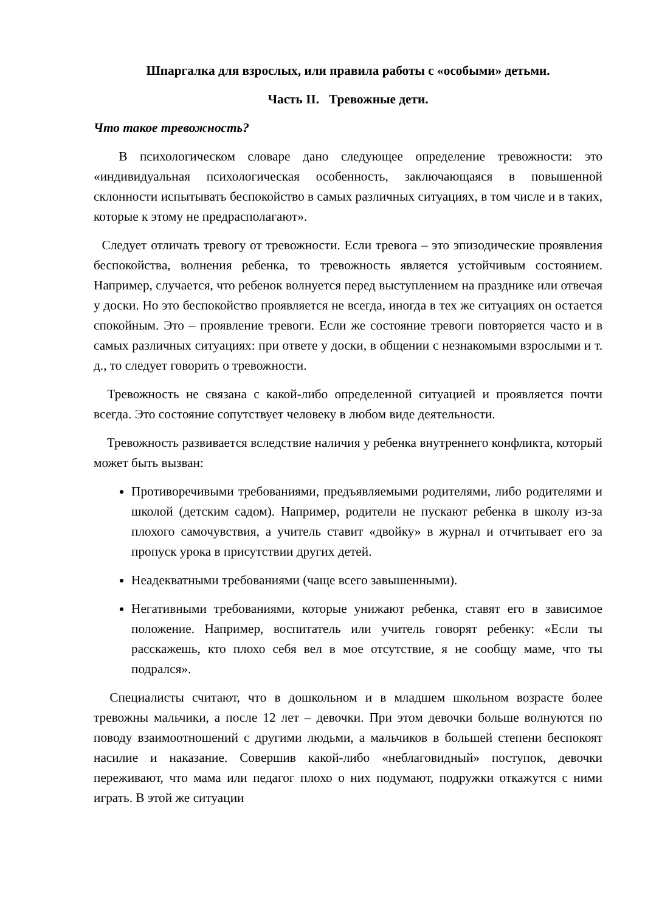Шпаргалка для взрослых, или правила работы с «особыми» детьми.
Часть II. Тревожные дети.
Что такое тревожность?
В психологическом словаре дано следующее определение тревожности: это «индивидуальная психологическая особенность, заключающаяся в повышенной склонности испытывать беспокойство в самых различных ситуациях, в том числе и в таких, которые к этому не предрасполагают».
Следует отличать тревогу от тревожности. Если тревога – это эпизодические проявления беспокойства, волнения ребенка, то тревожность является устойчивым состоянием. Например, случается, что ребенок волнуется перед выступлением на празднике или отвечая у доски. Но это беспокойство проявляется не всегда, иногда в тех же ситуациях он остается спокойным. Это – проявление тревоги. Если же состояние тревоги повторяется часто и в самых различных ситуациях: при ответе у доски, в общении с незнакомыми взрослыми и т. д., то следует говорить о тревожности.
Тревожность не связана с какой-либо определенной ситуацией и проявляется почти всегда. Это состояние сопутствует человеку в любом виде деятельности.
Тревожность развивается вследствие наличия у ребенка внутреннего конфликта, который может быть вызван:
Противоречивыми требованиями, предъявляемыми родителями, либо родителями и школой (детским садом). Например, родители не пускают ребенка в школу из-за плохого самочувствия, а учитель ставит «двойку» в журнал и отчитывает его за пропуск урока в присутствии других детей.
Неадекватными требованиями (чаще всего завышенными).
Негативными требованиями, которые унижают ребенка, ставят его в зависимое положение. Например, воспитатель или учитель говорят ребенку: «Если ты расскажешь, кто плохо себя вел в мое отсутствие, я не сообщу маме, что ты подрался».
Специалисты считают, что в дошкольном и в младшем школьном возрасте более тревожны мальчики, а после 12 лет – девочки. При этом девочки больше волнуются по поводу взаимоотношений с другими людьми, а мальчиков в большей степени беспокоят насилие и наказание. Совершив какой-либо «неблаговидный» поступок, девочки переживают, что мама или педагог плохо о них подумают, подружки откажутся с ними играть. В этой же ситуации